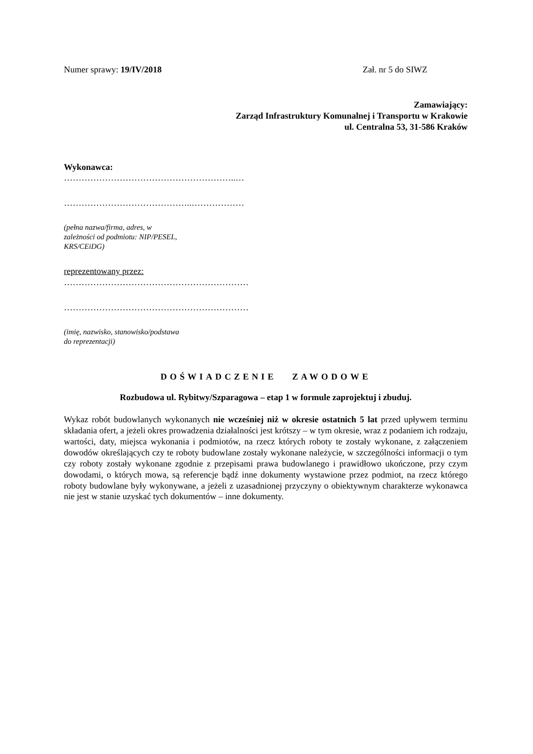Numer sprawy: 19/IV/2018 Zał. nr 5 do SIWZ
Zamawiający:
Zarząd Infrastruktury Komunalnej i Transportu w Krakowie
ul. Centralna 53, 31-586 Kraków
Wykonawca:
…………………………………………………..…
……………………………………..………………
(pełna nazwa/firma, adres, w
zależności od podmiotu: NIP/PESEL,
KRS/CEiDG)
reprezentowany przez:
………………………………………………………
………………………………………………………
(imię, nazwisko, stanowisko/podstawa
do reprezentacji)
DOŚWIADCZENIE ZAWODOWE
Rozbudowa ul. Rybitwy/Szparagowa – etap 1 w formule zaprojektuj i zbuduj.
Wykaz robót budowlanych wykonanych nie wcześniej niż w okresie ostatnich 5 lat przed upływem terminu składania ofert, a jeżeli okres prowadzenia działalności jest krótszy – w tym okresie, wraz z podaniem ich rodzaju, wartości, daty, miejsca wykonania i podmiotów, na rzecz których roboty te zostały wykonane, z załączeniem dowodów określających czy te roboty budowlane zostały wykonane należycie, w szczególności informacji o tym czy roboty zostały wykonane zgodnie z przepisami prawa budowlanego i prawidłowo ukończone, przy czym dowodami, o których mowa, są referencje bądź inne dokumenty wystawione przez podmiot, na rzecz którego roboty budowlane były wykonywane, a jeżeli z uzasadnionej przyczyny o obiektywnym charakterze wykonawca nie jest w stanie uzyskać tych dokumentów – inne dokumenty.